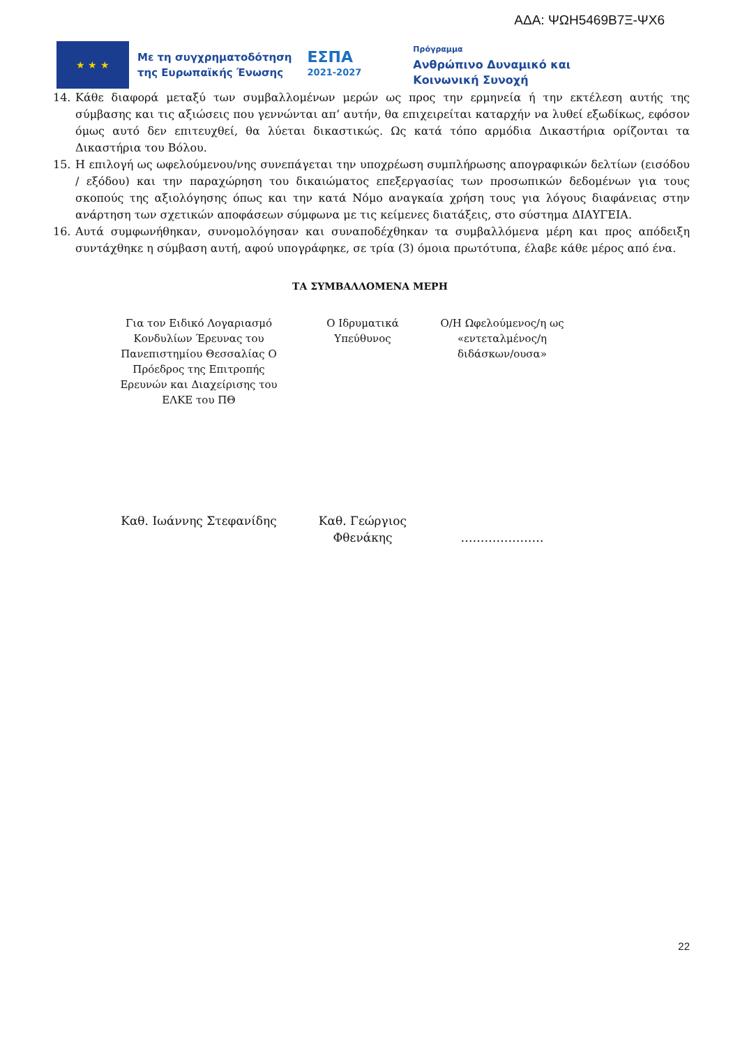ΑΔΑ: ΨΩΗ5469Β7Ξ-ΨΧ6
★ ★ ★
Με τη συγχρηματοδότηση
της Ευρωπαϊκής Ένωσης
ΕΣΠΑ
2021-2027
Πρόγραμμα
Ανθρώπινο Δυναμικό και
Κοινωνική Συνοχή
14. Κάθε διαφορά μεταξύ των συμβαλλομένων μερών ως προς την ερμηνεία ή την εκτέλεση αυτής της σύμβασης και τις αξιώσεις που γεννώνται απ’ αυτήν, θα επιχειρείται καταρχήν να λυθεί εξωδίκως, εφόσον όμως αυτό δεν επιτευχθεί, θα λύεται δικαστικώς. Ως κατά τόπο αρμόδια Δικαστήρια ορίζονται τα Δικαστήρια του Βόλου.
15. Η επιλογή ως ωφελούμενου/νης συνεπάγεται την υποχρέωση συμπλήρωσης απογραφικών δελτίων (εισόδου / εξόδου) και την παραχώρηση του δικαιώματος επεξεργασίας των προσωπικών δεδομένων για τους σκοπούς της αξιολόγησης όπως και την κατά Νόμο αναγκαία χρήση τους για λόγους διαφάνειας στην ανάρτηση των σχετικών αποφάσεων σύμφωνα με τις κείμενες διατάξεις, στο σύστημα ΔΙΑΥΓΕΙΑ.
16. Αυτά συμφωνήθηκαν, συνομολόγησαν και συναποδέχθηκαν τα συμβαλλόμενα μέρη και προς απόδειξη συντάχθηκε η σύμβαση αυτή, αφού υπογράφηκε, σε τρία (3) όμοια πρωτότυπα, έλαβε κάθε μέρος από ένα.
ΤΑ ΣΥΜΒΑΛΛΟΜΕΝΑ ΜΕΡΗ
Για τον Ειδικό Λογαριασμό Κονδυλίων Έρευνας του Πανεπιστημίου Θεσσαλίας Ο Πρόεδρος της Επιτροπής Ερευνών και Διαχείρισης του ΕΛΚΕ του ΠΘ
Ο Ιδρυματικά Υπεύθυνος
Ο/Η Ωφελούμενος/η ως «εντεταλμένος/η διδάσκων/ουσα»
Καθ. Ιωάννης Στεφανίδης Καθ. Γεώργιος Φθενάκης
…………………
22